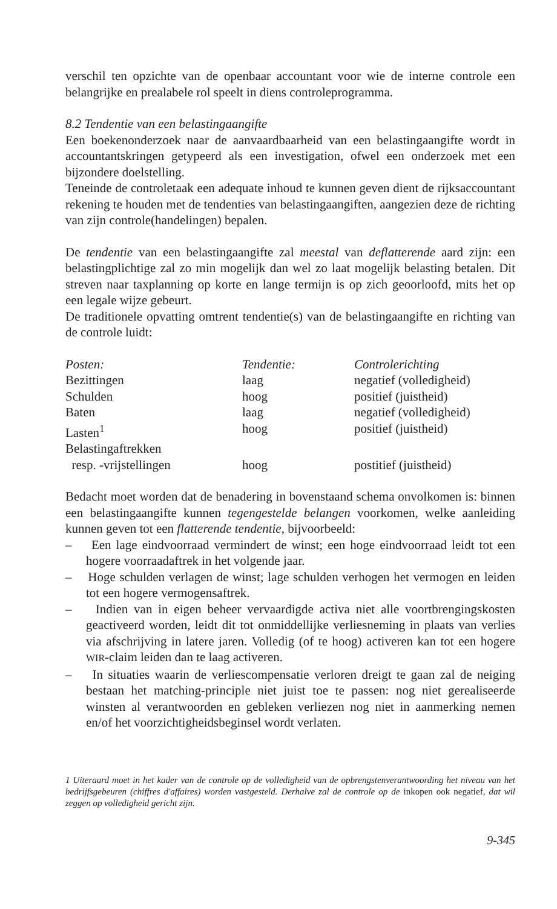verschil ten opzichte van de openbaar accountant voor wie de interne controle een belangrijke en prealabele rol speelt in diens controlepro­gramma.
8.2 Tendentie van een belastingaangifte
Een boekenonderzoek naar de aanvaardbaarheid van een belastingaangifte wordt in accountantskringen getypeerd als een investigation, ofwel een onderzoek met een bijzondere doelstelling.
Teneinde de controletaak een adequate inhoud te kunnen geven dient de rijksaccountant rekening te houden met de tendenties van belastingaangif­ten, aangezien deze de richting van zijn controle(handelingen) bepalen.
De tendentie van een belastingaangifte zal meestal van deflatterende aard zijn: een belastingplichtige zal zo min mogelijk dan wel zo laat mogelijk belasting betalen. Dit streven naar taxplanning op korte en lange termijn is op zich geoorloofd, mits het op een legale wijze gebeurt.
De traditionele opvatting omtrent tendentie(s) van de belastingaangifte en richting van de controle luidt:
| Posten: | Tendentie: | Controlerichting |
| Bezittingen | laag | negatief (volledigheid) |
| Schulden | hoog | positief (juistheid) |
| Baten | laag | negatief (volledigheid) |
| Lasten<sup>1</sup> | hoog | positief (juistheid) |
| Belastingaftrekken resp. -vrijstellingen | hoog | postitief (juistheid) |
Bedacht moet worden dat de benadering in bovenstaand schema onvolko­men is: binnen een belastingaangifte kunnen tegengestelde belangen voor­komen, welke aanleiding kunnen geven tot een flatterende tendentie, bij­voorbeeld:
– Een lage eindvoorraad vermindert de winst; een hoge eindvoorraad leidt tot een hogere voorraadaftrek in het volgende jaar.
– Hoge schulden verlagen de winst; lage schulden verhogen het vermogen en leiden tot een hogere vermogensaftrek.
– Indien van in eigen beheer vervaardigde activa niet alle voortbrengings­kosten geactiveerd worden, leidt dit tot onmiddellijke verliesneming in plaats van verlies via afschrijving in latere jaren. Volledig (of te hoog) activeren kan tot een hogere WIR-claim leiden dan te laag activeren.
– In situaties waarin de verliescompensatie verloren dreigt te gaan zal de neiging bestaan het matching-principle niet juist toe te passen: nog niet gerealiseerde winsten al verantwoorden en gebleken verliezen nog niet in aanmerking nemen en/of het voorzichtigheidsbeginsel wordt verlaten.
1 Uiteraard moet in het kader van de controle op de volledigheid van de opbrengstenverant­woording het niveau van het bedrijfsgebeuren (chiffres d'affaires) worden vastgesteld. Der­halve zal de controle op de inkopen ook negatief, dat wil zeggen op volledigheid gericht zijn.
9-345